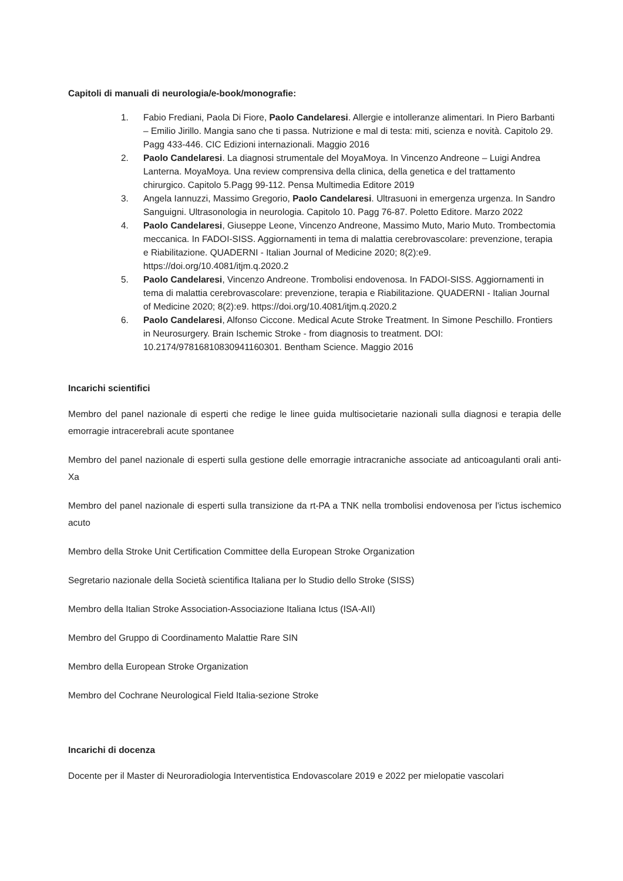Capitoli di manuali di neurologia/e-book/monografie:
1. Fabio Frediani, Paola Di Fiore, Paolo Candelaresi. Allergie e intolleranze alimentari. In Piero Barbanti – Emilio Jirillo. Mangia sano che ti passa. Nutrizione e mal di testa: miti, scienza e novità. Capitolo 29. Pagg 433-446. CIC Edizioni internazionali. Maggio 2016
2. Paolo Candelaresi. La diagnosi strumentale del MoyaMoya. In Vincenzo Andreone – Luigi Andrea Lanterna. MoyaMoya. Una review comprensiva della clinica, della genetica e del trattamento chirurgico. Capitolo 5.Pagg 99-112. Pensa Multimedia Editore 2019
3. Angela Iannuzzi, Massimo Gregorio, Paolo Candelaresi. Ultrasuoni in emergenza urgenza. In Sandro Sanguigni. Ultrasonologia in neurologia. Capitolo 10. Pagg 76-87. Poletto Editore. Marzo 2022
4. Paolo Candelaresi, Giuseppe Leone, Vincenzo Andreone, Massimo Muto, Mario Muto. Trombectomia meccanica. In FADOI-SISS. Aggiornamenti in tema di malattia cerebrovascolare: prevenzione, terapia e Riabilitazione. QUADERNI - Italian Journal of Medicine 2020; 8(2):e9. https://doi.org/10.4081/itjm.q.2020.2
5. Paolo Candelaresi, Vincenzo Andreone. Trombolisi endovenosa. In FADOI-SISS. Aggiornamenti in tema di malattia cerebrovascolare: prevenzione, terapia e Riabilitazione. QUADERNI - Italian Journal of Medicine 2020; 8(2):e9. https://doi.org/10.4081/itjm.q.2020.2
6. Paolo Candelaresi, Alfonso Ciccone. Medical Acute Stroke Treatment. In Simone Peschillo. Frontiers in Neurosurgery. Brain Ischemic Stroke - from diagnosis to treatment. DOI: 10.2174/97816810830941160301. Bentham Science. Maggio 2016
Incarichi scientifici
Membro del panel nazionale di esperti che redige le linee guida multisocietarie nazionali sulla diagnosi e terapia delle emorragie intracerebrali acute spontanee
Membro del panel nazionale di esperti sulla gestione delle emorragie intracraniche associate ad anticoagulanti orali anti-Xa
Membro del panel nazionale di esperti sulla transizione da rt-PA a TNK nella trombolisi endovenosa per l'ictus ischemico acuto
Membro della Stroke Unit Certification Committee della European Stroke Organization
Segretario nazionale della Società scientifica Italiana per lo Studio dello Stroke (SISS)
Membro della Italian Stroke Association-Associazione Italiana Ictus (ISA-AII)
Membro del Gruppo di Coordinamento Malattie Rare SIN
Membro della European Stroke Organization
Membro del Cochrane Neurological Field Italia-sezione Stroke
Incarichi di docenza
Docente per il Master di Neuroradiologia Interventistica Endovascolare 2019 e 2022 per mielopatie vascolari